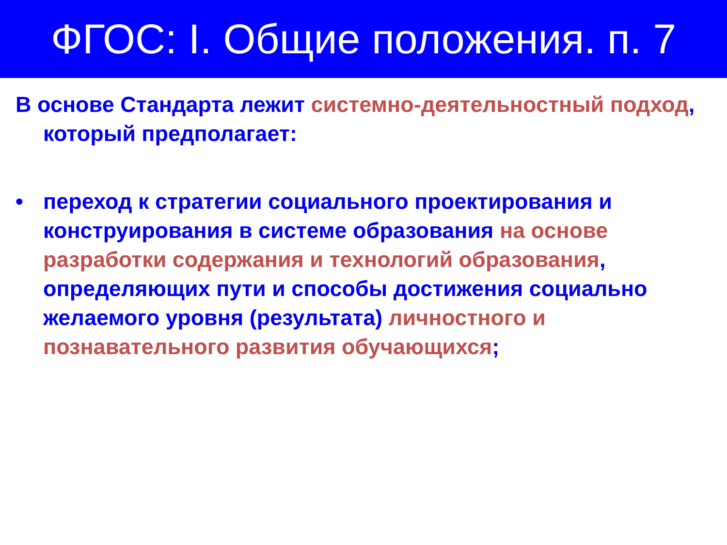ФГОС: I. Общие положения. п. 7
В основе Стандарта лежит системно-деятельностный подход, который предполагает:
• переход к стратегии социального проектирования и конструирования в системе образования на основе разработки содержания и технологий образования, определяющих пути и способы достижения социально желаемого уровня (результата) личностного и познавательного развития обучающихся;